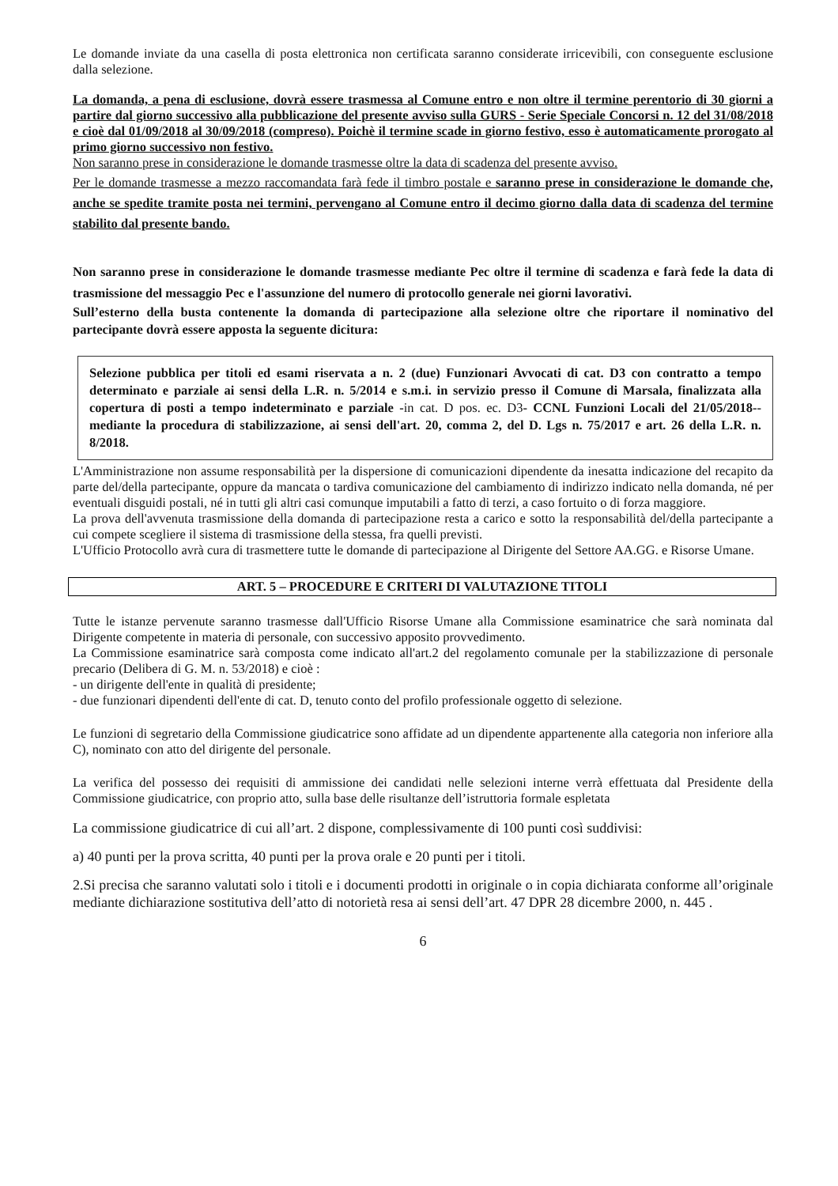Le domande inviate da una casella di posta elettronica non certificata saranno considerate irricevibili, con conseguente esclusione dalla selezione.
La domanda, a pena di esclusione, dovrà essere trasmessa al Comune entro e non oltre il termine perentorio di 30 giorni a partire dal giorno successivo alla pubblicazione del presente avviso sulla GURS - Serie Speciale Concorsi n. 12 del 31/08/2018 e cioè dal 01/09/2018 al 30/09/2018 (compreso). Poichè il termine scade in giorno festivo, esso è automaticamente prorogato al primo giorno successivo non festivo.
Non saranno prese in considerazione le domande trasmesse oltre la data di scadenza del presente avviso.
Per le domande trasmesse a mezzo raccomandata farà fede il timbro postale e saranno prese in considerazione le domande che, anche se spedite tramite posta nei termini, pervengano al Comune entro il decimo giorno dalla data di scadenza del termine stabilito dal presente bando.
Non saranno prese in considerazione le domande trasmesse mediante Pec oltre il termine di scadenza e farà fede la data di trasmissione del messaggio Pec e l'assunzione del numero di protocollo generale nei giorni lavorativi.
Sull’esterno della busta contenente la domanda di partecipazione alla selezione oltre che riportare il nominativo del partecipante dovrà essere apposta la seguente dicitura:
Selezione pubblica per titoli ed esami riservata a n. 2 (due) Funzionari Avvocati di cat. D3 con contratto a tempo determinato e parziale ai sensi della L.R. n. 5/2014 e s.m.i. in servizio presso il Comune di Marsala, finalizzata alla copertura di posti a tempo indeterminato e parziale -in cat. D pos. ec. D3- CCNL Funzioni Locali del 21/05/2018-- mediante la procedura di stabilizzazione, ai sensi dell'art. 20, comma 2, del D. Lgs n. 75/2017 e art. 26 della L.R. n. 8/2018.
L'Amministrazione non assume responsabilità per la dispersione di comunicazioni dipendente da inesatta indicazione del recapito da parte del/della partecipante, oppure da mancata o tardiva comunicazione del cambiamento di indirizzo indicato nella domanda, né per eventuali disguidi postali, né in tutti gli altri casi comunque imputabili a fatto di terzi, a caso fortuito o di forza maggiore.
La prova dell'avvenuta trasmissione della domanda di partecipazione resta a carico e sotto la responsabilità del/della partecipante a cui compete scegliere il sistema di trasmissione della stessa, fra quelli previsti.
L'Ufficio Protocollo avrà cura di trasmettere tutte le domande di partecipazione al Dirigente del Settore AA.GG. e Risorse Umane.
ART. 5 – PROCEDURE E CRITERI DI VALUTAZIONE TITOLI
Tutte le istanze pervenute saranno trasmesse dall'Ufficio Risorse Umane alla Commissione esaminatrice che sarà nominata dal Dirigente competente in materia di personale, con successivo apposito provvedimento.
La Commissione esaminatrice sarà composta come indicato all'art.2 del regolamento comunale per la stabilizzazione di personale precario (Delibera di G. M. n. 53/2018) e cioè :
- un dirigente dell'ente in qualità di presidente;
- due funzionari dipendenti dell'ente di cat. D, tenuto conto del profilo professionale oggetto di selezione.
Le funzioni di segretario della Commissione giudicatrice sono affidate ad un dipendente appartenente alla categoria non inferiore alla C), nominato con atto del dirigente del personale.
La verifica del possesso dei requisiti di ammissione dei candidati nelle selezioni interne verrà effettuata dal Presidente della Commissione giudicatrice, con proprio atto, sulla base delle risultanze dell’istruttoria formale espletata
La commissione giudicatrice di cui all’art. 2 dispone, complessivamente di 100 punti così suddivisi:
a) 40 punti per la prova scritta, 40 punti per la prova orale e 20 punti per i titoli.
2.Si precisa che saranno valutati solo i titoli e i documenti prodotti in originale o in copia dichiarata conforme all’originale mediante dichiarazione sostitutiva dell’atto di notorietà resa ai sensi dell’art. 47 DPR 28 dicembre 2000, n. 445 .
6